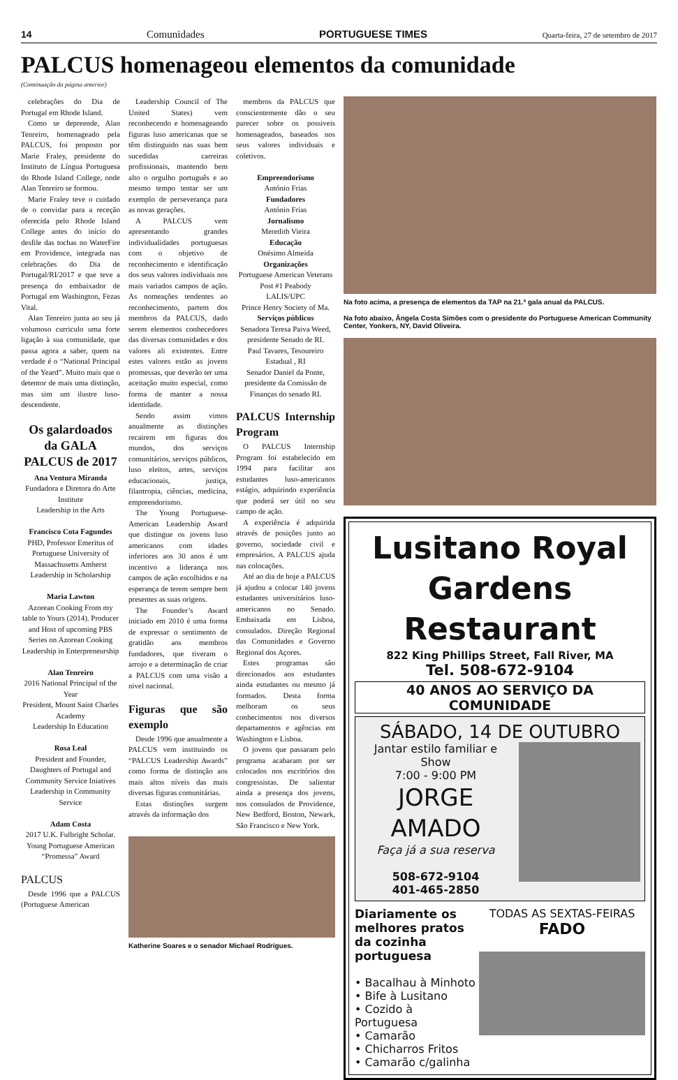14 Comunidades PORTUGUESE TIMES Quarta-feira, 27 de setembro de 2017
PALCUS homenageou elementos da comunidade
(Continuação da página anterior)
celebrações do Dia de Portugal em Rhode Island.
Como se depreende, Alan Tenreiro, homenageado pela PALCUS, foi proposto por Marie Fraley, presidente do Instituto de Língua Portuguesa do Rhode Island College, onde Alan Tenreiro se formou.
Marie Fraley teve o cuidado de o convidar para a receção oferecida pelo Rhode Island College antes do início do desfile das tochas no WaterFire em Providence, integrada nas celebrações do Dia de Portugal/RI/2017 e que teve a presença do embaixador de Portugal em Washington, Fezas Vital.
Alan Tenreiro junta ao seu já volumoso curriculo uma forte ligação à sua comunidade, que passa agora a saber, quem na verdade é o “National Principal of the Yeard”. Muito mais que o detentor de mais uma distinção, mas sim um ilustre luso-descendente.
Os galardoados da GALA PALCUS de 2017
Ana Ventura Miranda
Fundadora e Diretora do Arte Institute
Leadership in the Arts
Francisco Cota Fagundes
PHD, Professor Emeritus of Portuguese University of Massachusetts Amherst
Leadership in Scholarship
Maria Lawton
Azorean Cooking From my table to Yours (2014). Producer and Host of upcoming PBS Series on Azorean Cooking
Leadership in Enterpreneurship
Alan Tenreiro
2016 National Principal of the Year
President, Mount Saint Charles Academy
Leadership In Education
Rosa Leal
President and Founder, Daughters of Portugal and Community Service Iniatives
Leadership in Community Service
Adam Costa
2017 U.K. Fulbright Scholar. Young Portuguese American “Promessa” Award
PALCUS
Desde 1996 que a PALCUS (Portuguese American
Leadership Council of The United States) vem reconhecendo e homenageando figuras luso americanas que se têm distinguido nas suas bem sucedidas carreiras profissionais, mantendo bem alto o orgulho português e ao mesmo tempo tentar ser um exemplo de perseverança para as novas gerações.
A PALCUS vem apresentando grandes individualidades portuguesas com o objetivo de reconhecimento e identificação dos seus valores individuais nos mais variados campos de ação. As nomeações tendentes ao reconhecimento, partem dos membros da PALCUS, dado serem elementos conhecedores das diversas comunidades e dos valores ali existentes. Entre estes valores estão as jovens promessas, que deverão ter uma aceitação muito especial, como forma de manter a nossa identidade.
Sendo assim vimos anualmente as distinções recairem em figuras dos mundos, dos serviços comunitários, serviços públicos, luso eleitos, artes, serviços educacionais, justiça, filantropia, ciências, medicina, empreendorismo.
The Young Portuguese-American Leadership Award que distingue os jovens luso americanos com idades inferiores aos 30 anos é um incentivo a liderança nos campos de ação escolhidos e na esperança de terem sempre bem presentes as suas origens.
The Founder’s Award iniciado em 2010 é uma forma de expressar o sentimento de gratidão aos membros fundadores, que tiveram o arrojo e a determinação de criar a PALCUS com uma visão a nivel nacional.
Figuras que são exemplo
Desde 1996 que anualmente a PALCUS vem instituindo os “PALCUS Leadership Awards” como forma de distinção aos mais altos níveis das mais diversas figuras comunitárias.
Estas distinções surgem através da informação dos
membros da PALCUS que conscientemente dão o seu parecer sobre os possiveis homenageados, baseados nos seus valores individuais e coletivos.
Empreendorismo
António Frias
Fundadores
António Frias
Jornalismo
Meredith Vieira
Educação
Onésimo Almeida
Organizações
Portuguese American Veterans Post #1 Peabody
LALIS/UPC
Prince Henry Society of Ma.
Serviços públicos
Senadora Teresa Paiva Weed, presidente Senado de RI.
Paul Tavares, Tesoureiro Estadual , RI
Senador Daniel da Ponte, presidente da Comissão de Finanças do senado RI.
PALCUS Internship Program
O PALCUS Internship Program foi estabelecido em 1994 para facilitar aos estudantes luso-americanos estágio, adquirindo experiência que poderá ser útil no seu campo de ação.
A experiência é adquirida através de posições junto ao governo, sociedade civil e empresários. A PALCUS ajuda nas colocações.
Até ao dia de hoje a PALCUS já ajudou a colocar 140 jovens estudantes universitários luso-americanos no Senado. Embaixada em Lisboa, consulados. Direção Regional das Comunidades e Governo Regional dos Açores.
Estes programas são direcionados aos estudantes ainda estudantes ou mesmo já formados. Desta forma melhoram os seus conhecimentos nos diversos departamentos e agências em Washington e Lisboa.
O jovens que passaram pelo programa acabaram por ser colocados nos escritórios dos congressistas. De salientar ainda a presença dos jovens, nos consulados de Providence, New Bedford, Boston, Newark, São Francisco e New York.
Katherine Soares e o senador Michael Rodrigues.
Na foto acima, a presença de elementos da TAP na 21.ª gala anual da PALCUS.
Na foto abaixo, Ângela Costa Simões com o presidente do Portuguese American Community Center, Yonkers, NY, David Oliveira.
Lusitano Royal Gardens Restaurant
822 King Phillips Street, Fall River, MA
Tel. 508-672-9104
40 ANOS AO SERVIÇO DA COMUNIDADE
SÁBADO, 14 DE OUTUBRO
Jantar estilo familiar e Show
7:00 - 9:00 PM
JORGE AMADO
Faça já a sua reserva
508-672-9104
401-465-2850
Diariamente os melhores pratos da cozinha portuguesa
• Bacalhau à Minhoto
• Bife à Lusitano
• Cozido à Portuguesa
• Camarão
• Chicharros Fritos
• Camarão c/galinha
TODAS AS SEXTAS-FEIRAS
FADO